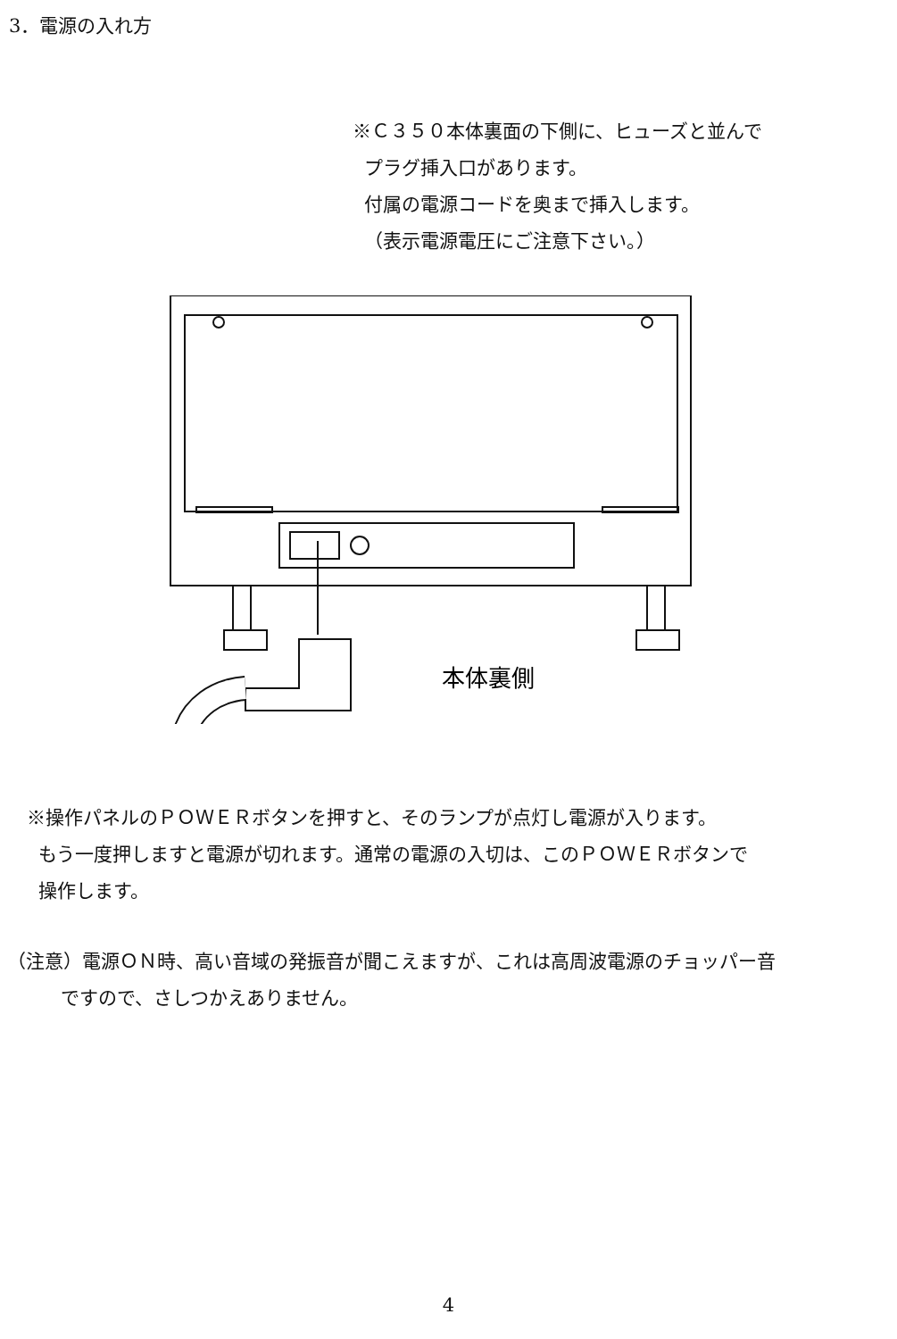3．電源の入れ方
※Ｃ３５０本体裏面の下側に、ヒューズと並んで
プラグ挿入口があります。
付属の電源コードを奥まで挿入します。
（表示電源電圧にご注意下さい。）
本体裏側
※操作パネルのＰＯＷＥＲボタンを押すと、そのランプが点灯し電源が入ります。
もう一度押しますと電源が切れます。通常の電源の入切は、このＰＯＷＥＲボタンで
操作します。
（注意）電源ＯＮ時、高い音域の発振音が聞こえますが、これは高周波電源のチョッパー音
ですので、さしつかえありません。
4